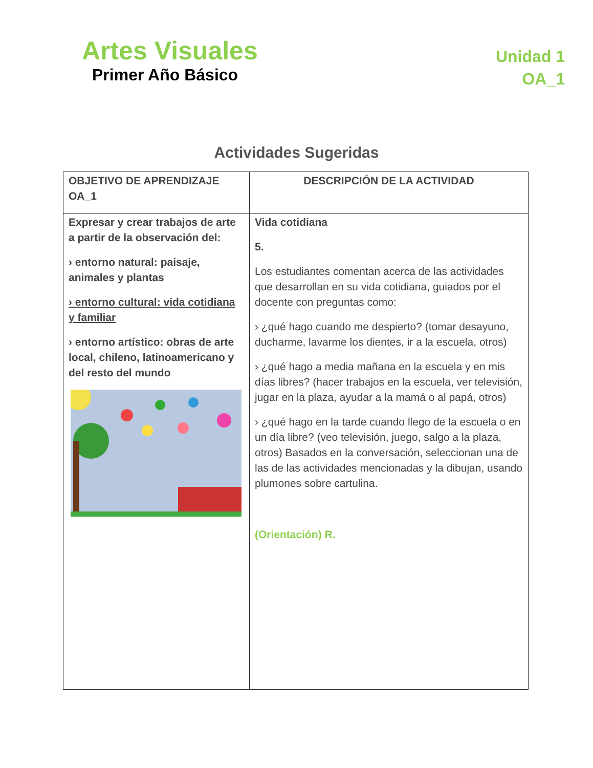Artes Visuales
Primer Año Básico
Unidad 1
OA_1
Actividades Sugeridas
| OBJETIVO DE APRENDIZAJE OA_1 | DESCRIPCIÓN DE LA ACTIVIDAD |
| --- | --- |
| Expresar y crear trabajos de arte a partir de la observación del: › entorno natural: paisaje, animales y plantas › entorno cultural: vida cotidiana y familiar › entorno artístico: obras de arte local, chileno, latinoamericano y del resto del mundo | Vida cotidiana 5. Los estudiantes comentan acerca de las actividades que desarrollan en su vida cotidiana, guiados por el docente con preguntas como: › ¿qué hago cuando me despierto? (tomar desayuno, ducharme, lavarme los dientes, ir a la escuela, otros) › ¿qué hago a media mañana en la escuela y en mis días libres? (hacer trabajos en la escuela, ver televisión, jugar en la plaza, ayudar a la mamá o al papá, otros) › ¿qué hago en la tarde cuando llego de la escuela o en un día libre? (veo televisión, juego, salgo a la plaza, otros) Basados en la conversación, seleccionan una de las de las actividades mencionadas y la dibujan, usando plumones sobre cartulina. (Orientación) R. |